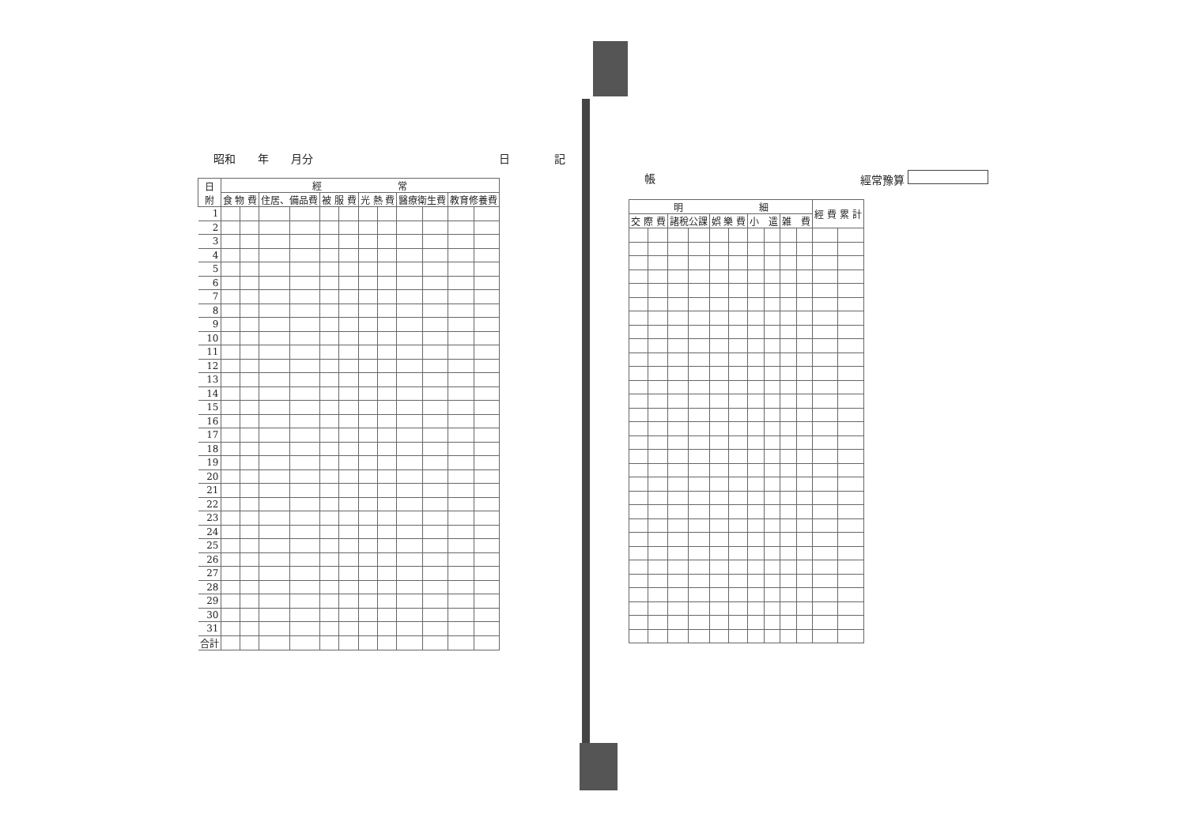昭和　　年　　月分 日　　　　記
| 日 附 | 經 常 | | | | | | | | | | | |
| --- | --- | --- | --- | --- | --- | --- | --- | --- | --- | --- | --- | --- |
| | 食 物 費 | | 住居、備品費 | | 被 服 費 | | 光 熱 費 | | 醫療衛生費 | | 教育修養費 | |
| 1 | | | | | | | | | | | | |
| 2 | | | | | | | | | | | | |
| 3 | | | | | | | | | | | | |
| 4 | | | | | | | | | | | | |
| 5 | | | | | | | | | | | | |
| 6 | | | | | | | | | | | | |
| 7 | | | | | | | | | | | | |
| 8 | | | | | | | | | | | | |
| 9 | | | | | | | | | | | | |
| 10 | | | | | | | | | | | | |
| 11 | | | | | | | | | | | | |
| 12 | | | | | | | | | | | | |
| 13 | | | | | | | | | | | | |
| 14 | | | | | | | | | | | | |
| 15 | | | | | | | | | | | | |
| 16 | | | | | | | | | | | | |
| 17 | | | | | | | | | | | | |
| 18 | | | | | | | | | | | | |
| 19 | | | | | | | | | | | | |
| 20 | | | | | | | | | | | | |
| 21 | | | | | | | | | | | | |
| 22 | | | | | | | | | | | | |
| 23 | | | | | | | | | | | | |
| 24 | | | | | | | | | | | | |
| 25 | | | | | | | | | | | | |
| 26 | | | | | | | | | | | | |
| 27 | | | | | | | | | | | | |
| 28 | | | | | | | | | | | | |
| 29 | | | | | | | | | | | | |
| 30 | | | | | | | | | | | | |
| 31 | | | | | | | | | | | | |
| 合計 | | | | | | | | | | | | |
帳 經常豫算
| 明 細 | | | | | | | | | | 經 費 累 計 | |
| --- | --- | --- | --- | --- | --- | --- | --- | --- | --- | --- | --- |
| 交 際 費 | | 諸稅公課 | | 娯 樂 費 | | 小 遣 | | 雑 費 | | | |